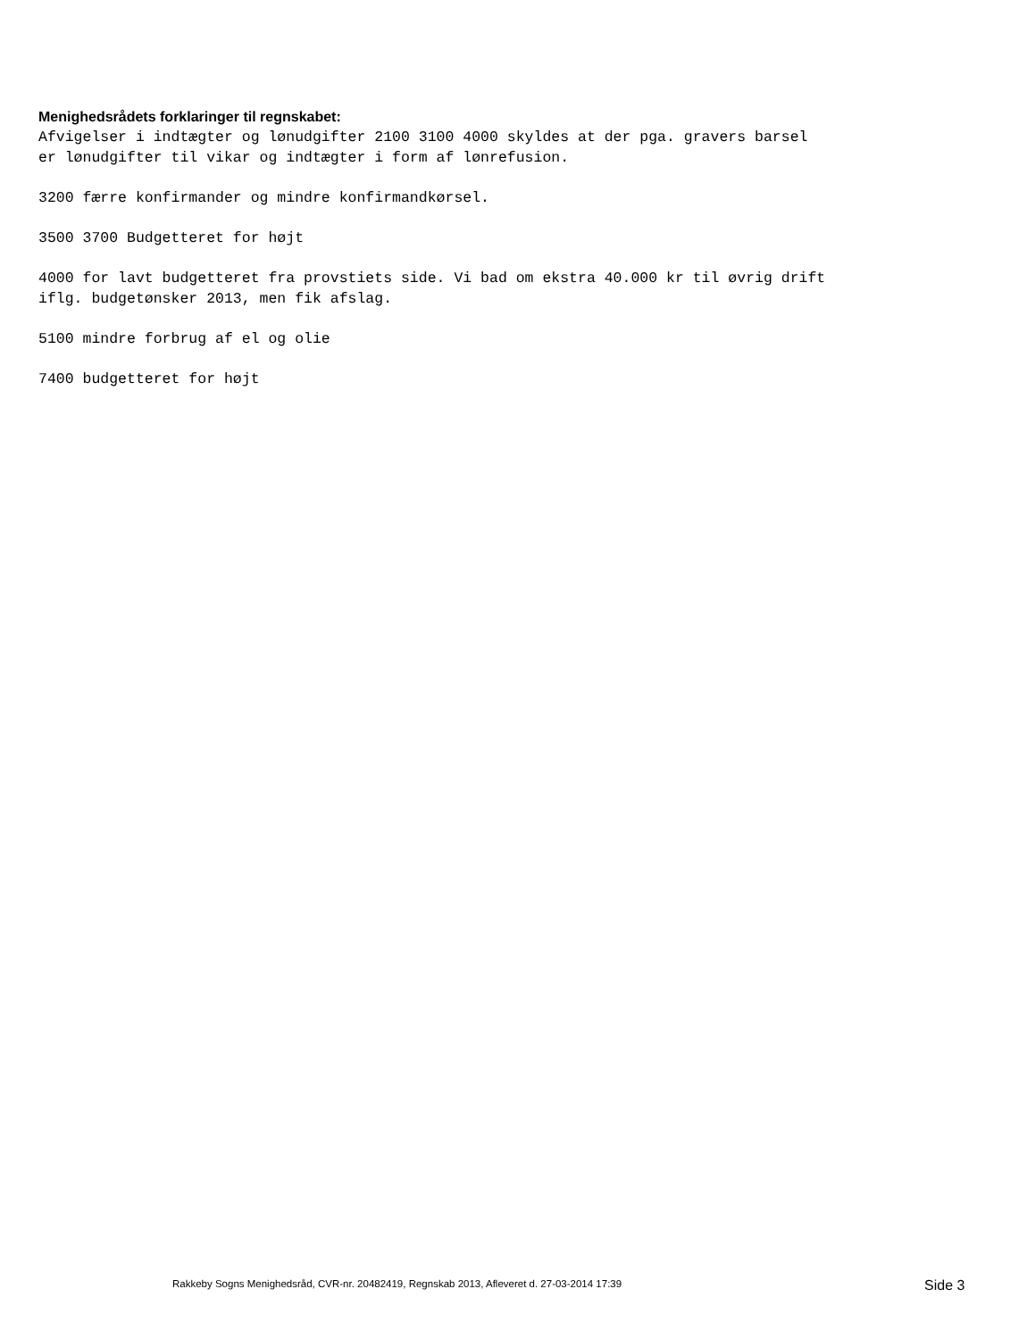Menighedsrådets forklaringer til regnskabet:
Afvigelser i indtægter og lønudgifter 2100 3100 4000 skyldes at der pga. gravers barsel er lønudgifter til vikar og indtægter i form af lønrefusion.
3200 færre konfirmander og mindre konfirmandkørsel.
3500 3700 Budgetteret for højt
4000 for lavt budgetteret fra provstiets side. Vi bad om ekstra 40.000 kr til øvrig drift iflg. budgetønsker 2013, men fik afslag.
5100 mindre forbrug af el og olie
7400 budgetteret for højt
Rakkeby Sogns Menighedsråd, CVR-nr. 20482419, Regnskab 2013, Afleveret d. 27-03-2014 17:39 Side 3